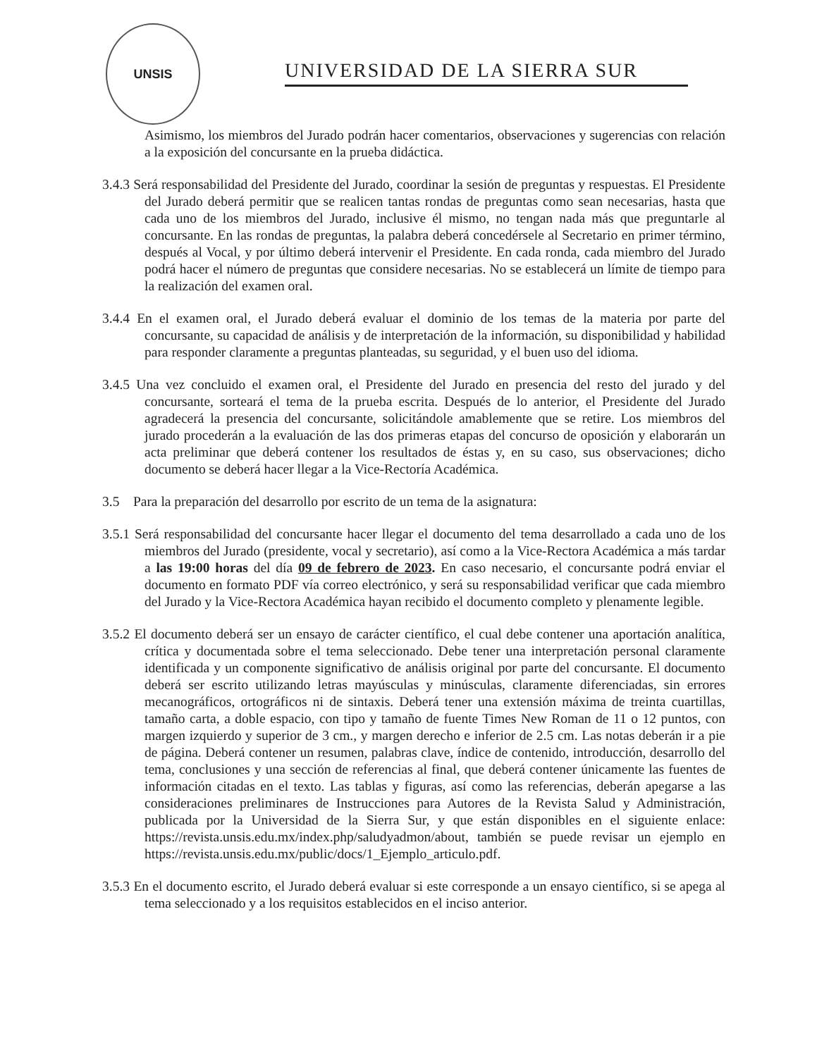UNSIS
UNIVERSIDAD DE LA SIERRA SUR
Asimismo, los miembros del Jurado podrán hacer comentarios, observaciones y sugerencias con relación a la exposición del concursante en la prueba didáctica.
3.4.3 Será responsabilidad del Presidente del Jurado, coordinar la sesión de preguntas y respuestas. El Presidente del Jurado deberá permitir que se realicen tantas rondas de preguntas como sean necesarias, hasta que cada uno de los miembros del Jurado, inclusive él mismo, no tengan nada más que preguntarle al concursante. En las rondas de preguntas, la palabra deberá concedérsele al Secretario en primer término, después al Vocal, y por último deberá intervenir el Presidente. En cada ronda, cada miembro del Jurado podrá hacer el número de preguntas que considere necesarias. No se establecerá un límite de tiempo para la realización del examen oral.
3.4.4 En el examen oral, el Jurado deberá evaluar el dominio de los temas de la materia por parte del concursante, su capacidad de análisis y de interpretación de la información, su disponibilidad y habilidad para responder claramente a preguntas planteadas, su seguridad, y el buen uso del idioma.
3.4.5 Una vez concluido el examen oral, el Presidente del Jurado en presencia del resto del jurado y del concursante, sorteará el tema de la prueba escrita. Después de lo anterior, el Presidente del Jurado agradecerá la presencia del concursante, solicitándole amablemente que se retire. Los miembros del jurado procederán a la evaluación de las dos primeras etapas del concurso de oposición y elaborarán un acta preliminar que deberá contener los resultados de éstas y, en su caso, sus observaciones; dicho documento se deberá hacer llegar a la Vice-Rectoría Académica.
3.5 Para la preparación del desarrollo por escrito de un tema de la asignatura:
3.5.1 Será responsabilidad del concursante hacer llegar el documento del tema desarrollado a cada uno de los miembros del Jurado (presidente, vocal y secretario), así como a la Vice-Rectora Académica a más tardar a las 19:00 horas del día 09 de febrero de 2023. En caso necesario, el concursante podrá enviar el documento en formato PDF vía correo electrónico, y será su responsabilidad verificar que cada miembro del Jurado y la Vice-Rectora Académica hayan recibido el documento completo y plenamente legible.
3.5.2 El documento deberá ser un ensayo de carácter científico, el cual debe contener una aportación analítica, crítica y documentada sobre el tema seleccionado. Debe tener una interpretación personal claramente identificada y un componente significativo de análisis original por parte del concursante. El documento deberá ser escrito utilizando letras mayúsculas y minúsculas, claramente diferenciadas, sin errores mecanográficos, ortográficos ni de sintaxis. Deberá tener una extensión máxima de treinta cuartillas, tamaño carta, a doble espacio, con tipo y tamaño de fuente Times New Roman de 11 o 12 puntos, con margen izquierdo y superior de 3 cm., y margen derecho e inferior de 2.5 cm. Las notas deberán ir a pie de página. Deberá contener un resumen, palabras clave, índice de contenido, introducción, desarrollo del tema, conclusiones y una sección de referencias al final, que deberá contener únicamente las fuentes de información citadas en el texto. Las tablas y figuras, así como las referencias, deberán apegarse a las consideraciones preliminares de Instrucciones para Autores de la Revista Salud y Administración, publicada por la Universidad de la Sierra Sur, y que están disponibles en el siguiente enlace: https://revista.unsis.edu.mx/index.php/saludyadmon/about, también se puede revisar un ejemplo en https://revista.unsis.edu.mx/public/docs/1_Ejemplo_articulo.pdf.
3.5.3 En el documento escrito, el Jurado deberá evaluar si este corresponde a un ensayo científico, si se apega al tema seleccionado y a los requisitos establecidos en el inciso anterior.